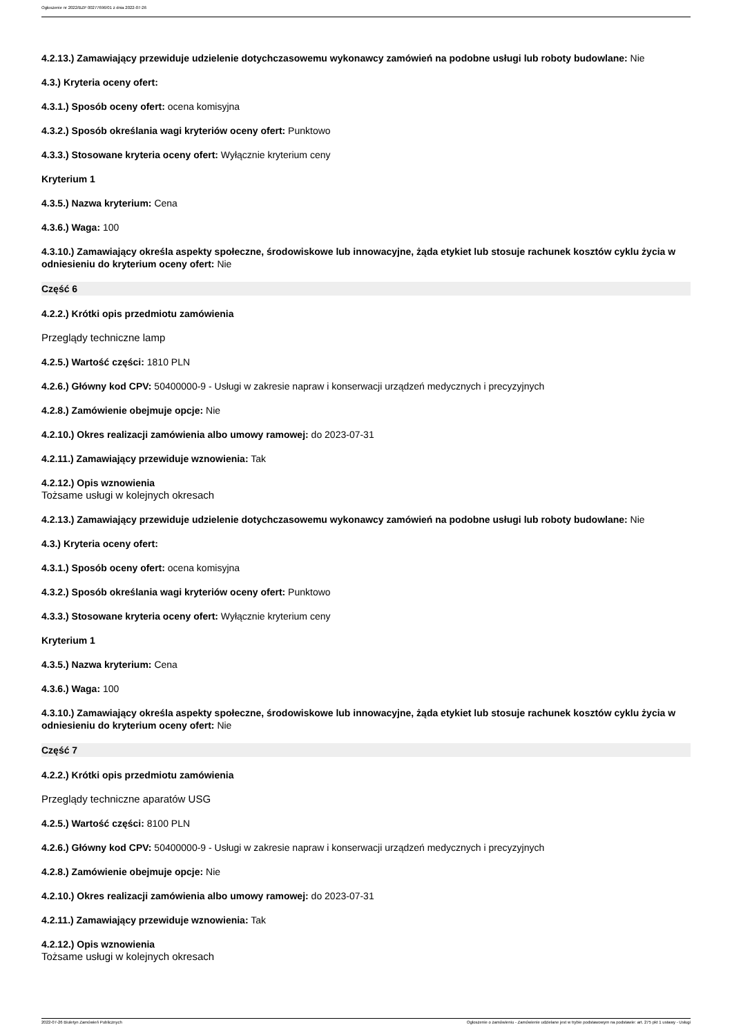Ogłoszenie nr 2022/BZP 00277696/01 z dnia 2022-07-26
4.2.13.) Zamawiający przewiduje udzielenie dotychczasowemu wykonawcy zamówień na podobne usługi lub roboty budowlane: Nie
4.3.) Kryteria oceny ofert:
4.3.1.) Sposób oceny ofert: ocena komisyjna
4.3.2.) Sposób określania wagi kryteriów oceny ofert: Punktowo
4.3.3.) Stosowane kryteria oceny ofert: Wyłącznie kryterium ceny
Kryterium 1
4.3.5.) Nazwa kryterium: Cena
4.3.6.) Waga: 100
4.3.10.) Zamawiający określa aspekty społeczne, środowiskowe lub innowacyjne, żąda etykiet lub stosuje rachunek kosztów cyklu życia w odniesieniu do kryterium oceny ofert: Nie
Część 6
4.2.2.) Krótki opis przedmiotu zamówienia
Przeglądy techniczne lamp
4.2.5.) Wartość części: 1810 PLN
4.2.6.) Główny kod CPV: 50400000-9 - Usługi w zakresie napraw i konserwacji urządzeń medycznych i precyzyjnych
4.2.8.) Zamówienie obejmuje opcje: Nie
4.2.10.) Okres realizacji zamówienia albo umowy ramowej: do 2023-07-31
4.2.11.) Zamawiający przewiduje wznowienia: Tak
4.2.12.) Opis wznowienia
Tożsame usługi w kolejnych okresach
4.2.13.) Zamawiający przewiduje udzielenie dotychczasowemu wykonawcy zamówień na podobne usługi lub roboty budowlane: Nie
4.3.) Kryteria oceny ofert:
4.3.1.) Sposób oceny ofert: ocena komisyjna
4.3.2.) Sposób określania wagi kryteriów oceny ofert: Punktowo
4.3.3.) Stosowane kryteria oceny ofert: Wyłącznie kryterium ceny
Kryterium 1
4.3.5.) Nazwa kryterium: Cena
4.3.6.) Waga: 100
4.3.10.) Zamawiający określa aspekty społeczne, środowiskowe lub innowacyjne, żąda etykiet lub stosuje rachunek kosztów cyklu życia w odniesieniu do kryterium oceny ofert: Nie
Część 7
4.2.2.) Krótki opis przedmiotu zamówienia
Przeglądy techniczne aparatów USG
4.2.5.) Wartość części: 8100 PLN
4.2.6.) Główny kod CPV: 50400000-9 - Usługi w zakresie napraw i konserwacji urządzeń medycznych i precyzyjnych
4.2.8.) Zamówienie obejmuje opcje: Nie
4.2.10.) Okres realizacji zamówienia albo umowy ramowej: do 2023-07-31
4.2.11.) Zamawiający przewiduje wznowienia: Tak
4.2.12.) Opis wznowienia
Tożsame usługi w kolejnych okresach
2022-07-26 Biuletyn Zamówień Publicznych Ogłoszenie o zamówieniu - Zamówienie udzielane jest w trybie podstawowym na podstawie: art. 275 pkt 1 ustawy - Usługi